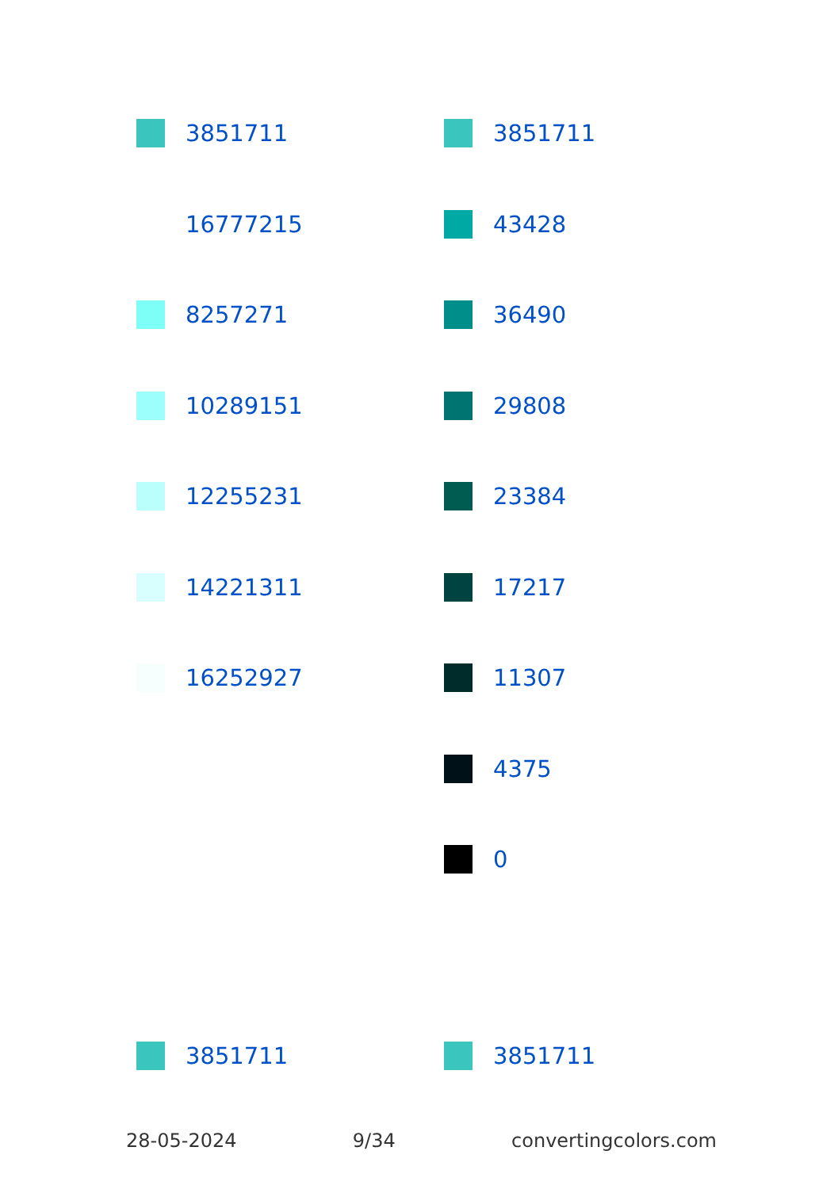3851711
16777215
8257271
10289151
12255231
14221311
16252927
3851711
43428
36490
29808
23384
17217
11307
4375
0
3851711 3851711
28-05-2024 9/34 convertingcolors.com